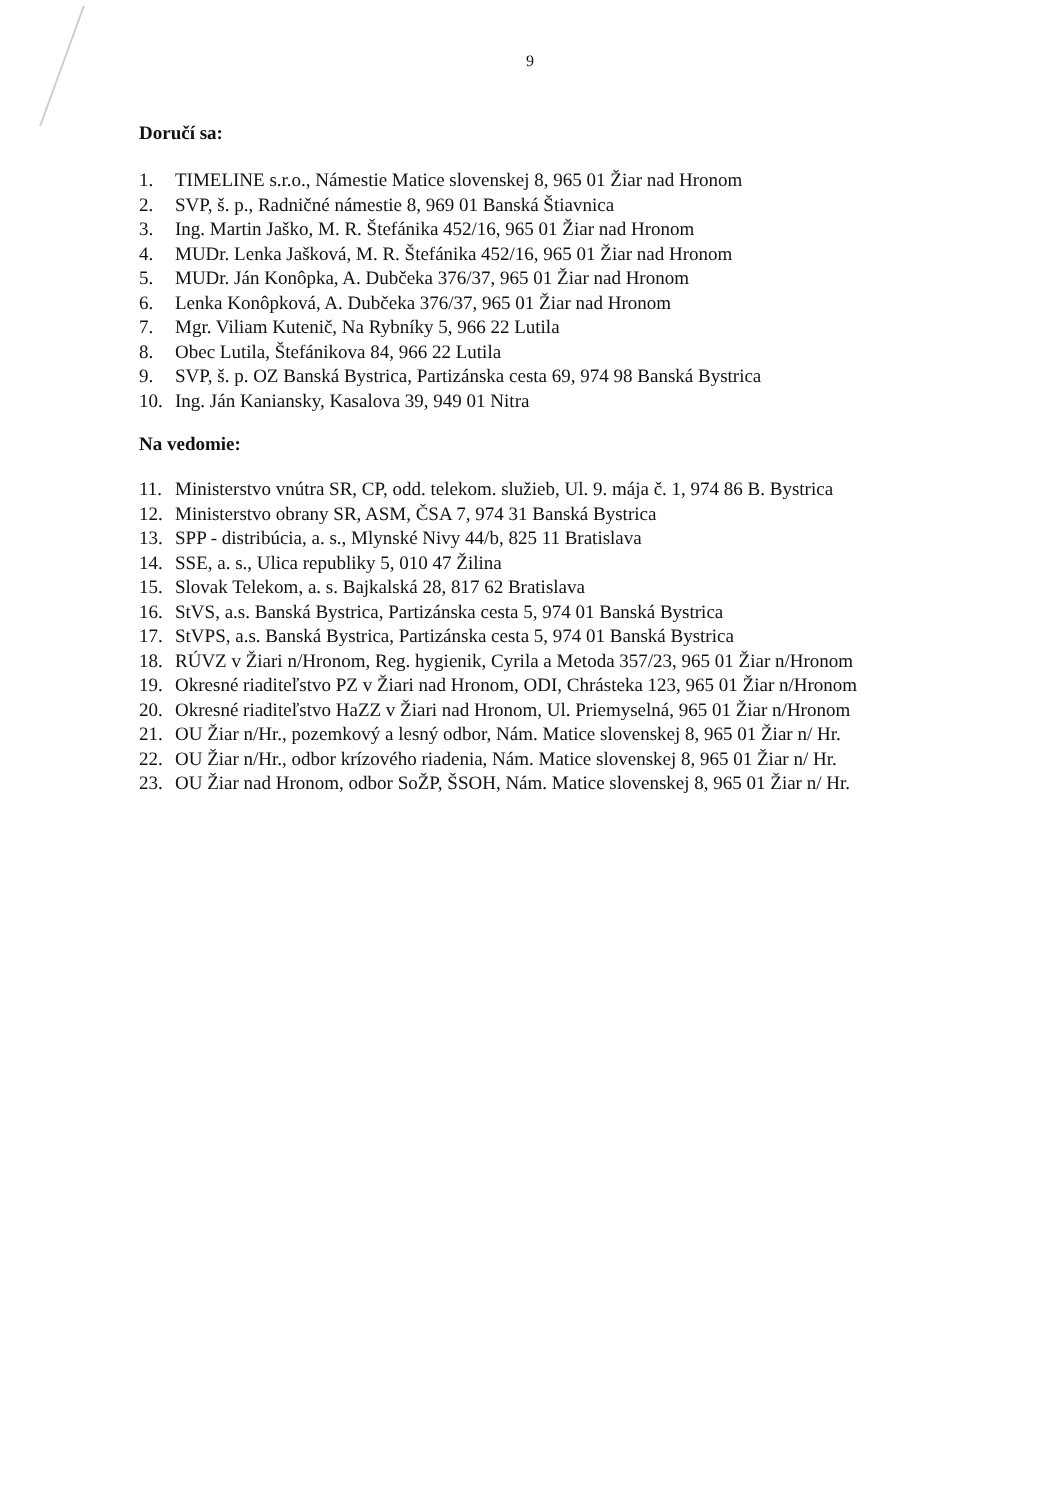9
Doručí sa:
1. TIMELINE s.r.o., Námestie Matice slovenskej 8, 965 01 Žiar nad Hronom
2. SVP, š. p., Radničné námestie 8, 969 01 Banská Štiavnica
3. Ing. Martin Jaško, M. R. Štefánika 452/16, 965 01 Žiar nad Hronom
4. MUDr. Lenka Jašková, M. R. Štefánika 452/16, 965 01 Žiar nad Hronom
5. MUDr. Ján Konôpka, A. Dubčeka 376/37, 965 01 Žiar nad Hronom
6. Lenka Konôpková, A. Dubčeka 376/37, 965 01 Žiar nad Hronom
7. Mgr. Viliam Kutenič, Na Rybníky 5, 966 22 Lutila
8. Obec Lutila, Štefánikova 84, 966 22 Lutila
9. SVP, š. p. OZ Banská Bystrica, Partizánska cesta 69, 974 98 Banská Bystrica
10. Ing. Ján Kaniansky, Kasalova 39, 949 01 Nitra
Na vedomie:
11. Ministerstvo vnútra SR, CP, odd. telekom. služieb, Ul. 9. mája č. 1, 974 86 B. Bystrica
12. Ministerstvo obrany SR, ASM, ČSA 7, 974 31 Banská Bystrica
13. SPP - distribúcia, a. s., Mlynské Nivy 44/b, 825 11 Bratislava
14. SSE, a. s., Ulica republiky 5, 010 47 Žilina
15. Slovak Telekom, a. s. Bajkalská 28, 817 62 Bratislava
16. StVS, a.s. Banská Bystrica, Partizánska cesta 5, 974 01 Banská Bystrica
17. StVPS, a.s. Banská Bystrica, Partizánska cesta 5, 974 01 Banská Bystrica
18. RÚVZ v Žiari n/Hronom, Reg. hygienik, Cyrila a Metoda 357/23, 965 01 Žiar n/Hronom
19. Okresné riaditeľstvo PZ v Žiari nad Hronom, ODI, Chrásteka 123, 965 01 Žiar n/Hronom
20. Okresné riaditeľstvo HaZZ v Žiari nad Hronom, Ul. Priemyselná, 965 01 Žiar n/Hronom
21. OU Žiar n/Hr., pozemkový a lesný odbor, Nám. Matice slovenskej 8, 965 01 Žiar n/ Hr.
22. OU Žiar n/Hr., odbor krízového riadenia, Nám. Matice slovenskej 8, 965 01 Žiar n/ Hr.
23. OU Žiar nad Hronom, odbor SoŽP, ŠSOH, Nám. Matice slovenskej 8, 965 01 Žiar n/ Hr.